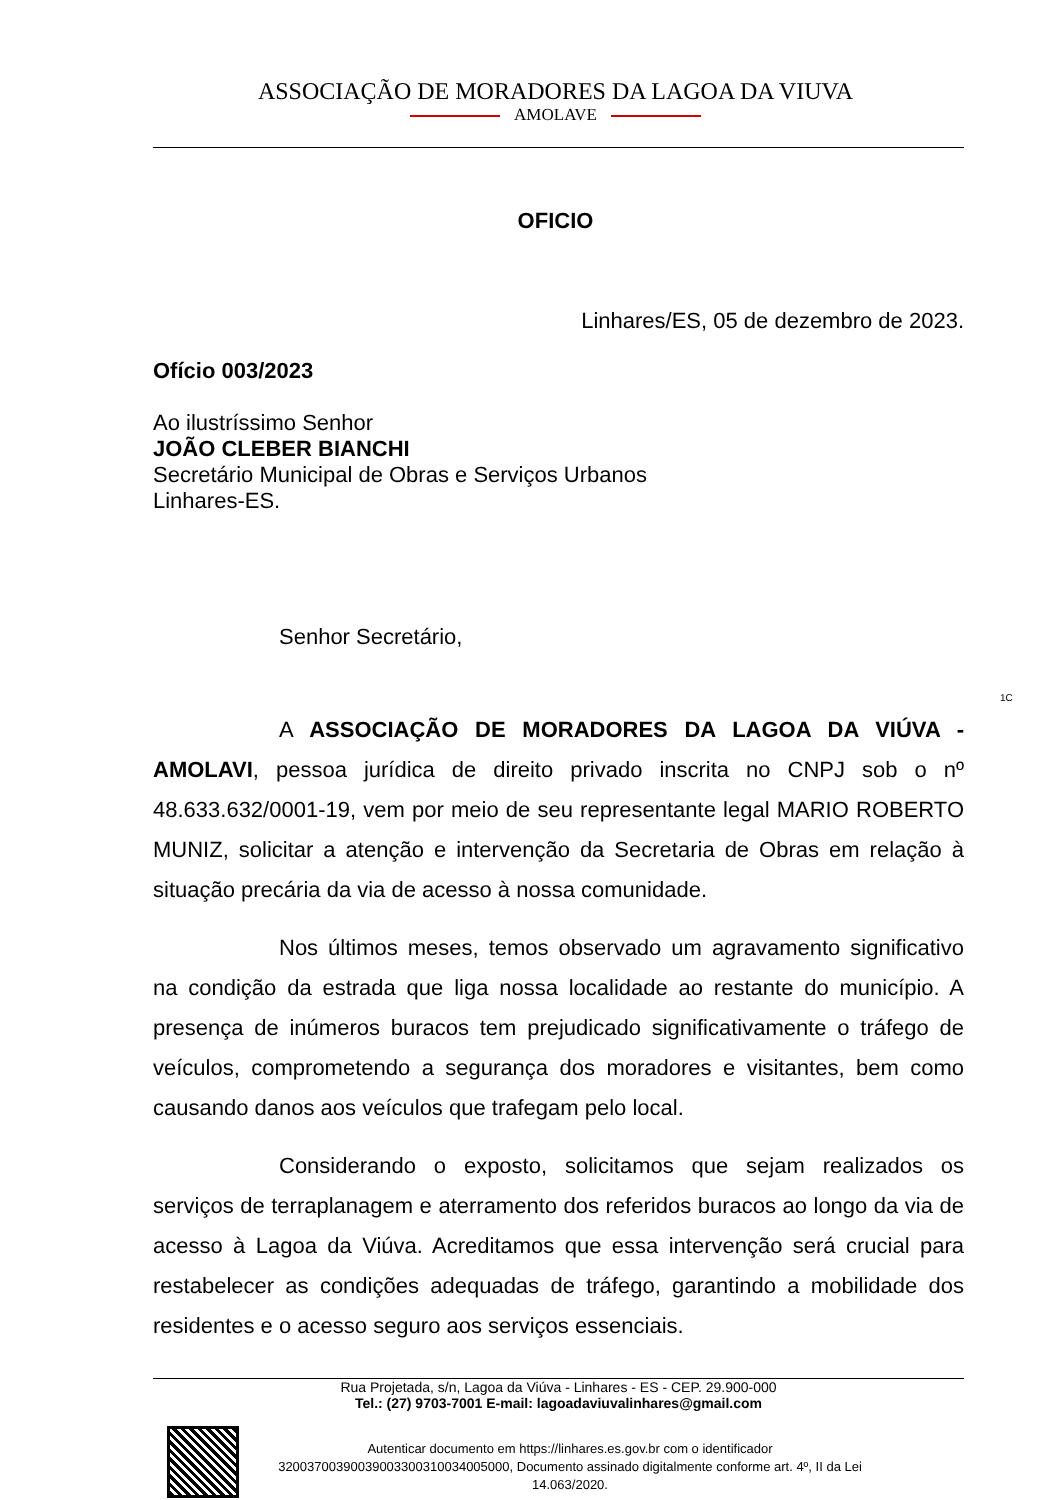ASSOCIAÇÃO DE MORADORES DA LAGOA DA VIUVA
AMOLAVE
OFICIO
Linhares/ES, 05 de dezembro de 2023.
Ofício 003/2023
Ao ilustríssimo Senhor
JOÃO CLEBER BIANCHI
Secretário Municipal de Obras e Serviços Urbanos
Linhares-ES.
Senhor Secretário,
A ASSOCIAÇÃO DE MORADORES DA LAGOA DA VIÚVA - AMOLAVI, pessoa jurídica de direito privado inscrita no CNPJ sob o nº 48.633.632/0001-19, vem por meio de seu representante legal MARIO ROBERTO MUNIZ, solicitar a atenção e intervenção da Secretaria de Obras em relação à situação precária da via de acesso à nossa comunidade.
Nos últimos meses, temos observado um agravamento significativo na condição da estrada que liga nossa localidade ao restante do município. A presença de inúmeros buracos tem prejudicado significativamente o tráfego de veículos, comprometendo a segurança dos moradores e visitantes, bem como causando danos aos veículos que trafegam pelo local.
Considerando o exposto, solicitamos que sejam realizados os serviços de terraplanagem e aterramento dos referidos buracos ao longo da via de acesso à Lagoa da Viúva. Acreditamos que essa intervenção será crucial para restabelecer as condições adequadas de tráfego, garantindo a mobilidade dos residentes e o acesso seguro aos serviços essenciais.
1C
Rua Projetada, s/n, Lagoa da Viúva - Linhares - ES - CEP. 29.900-000
Tel.: (27) 9703-7001 E-mail: lagoadaviuvalinhares@gmail.com
Autenticar documento em https://linhares.es.gov.br com o identificador 32003700390039003300310034005000, Documento assinado digitalmente conforme art. 4º, II da Lei 14.063/2020.